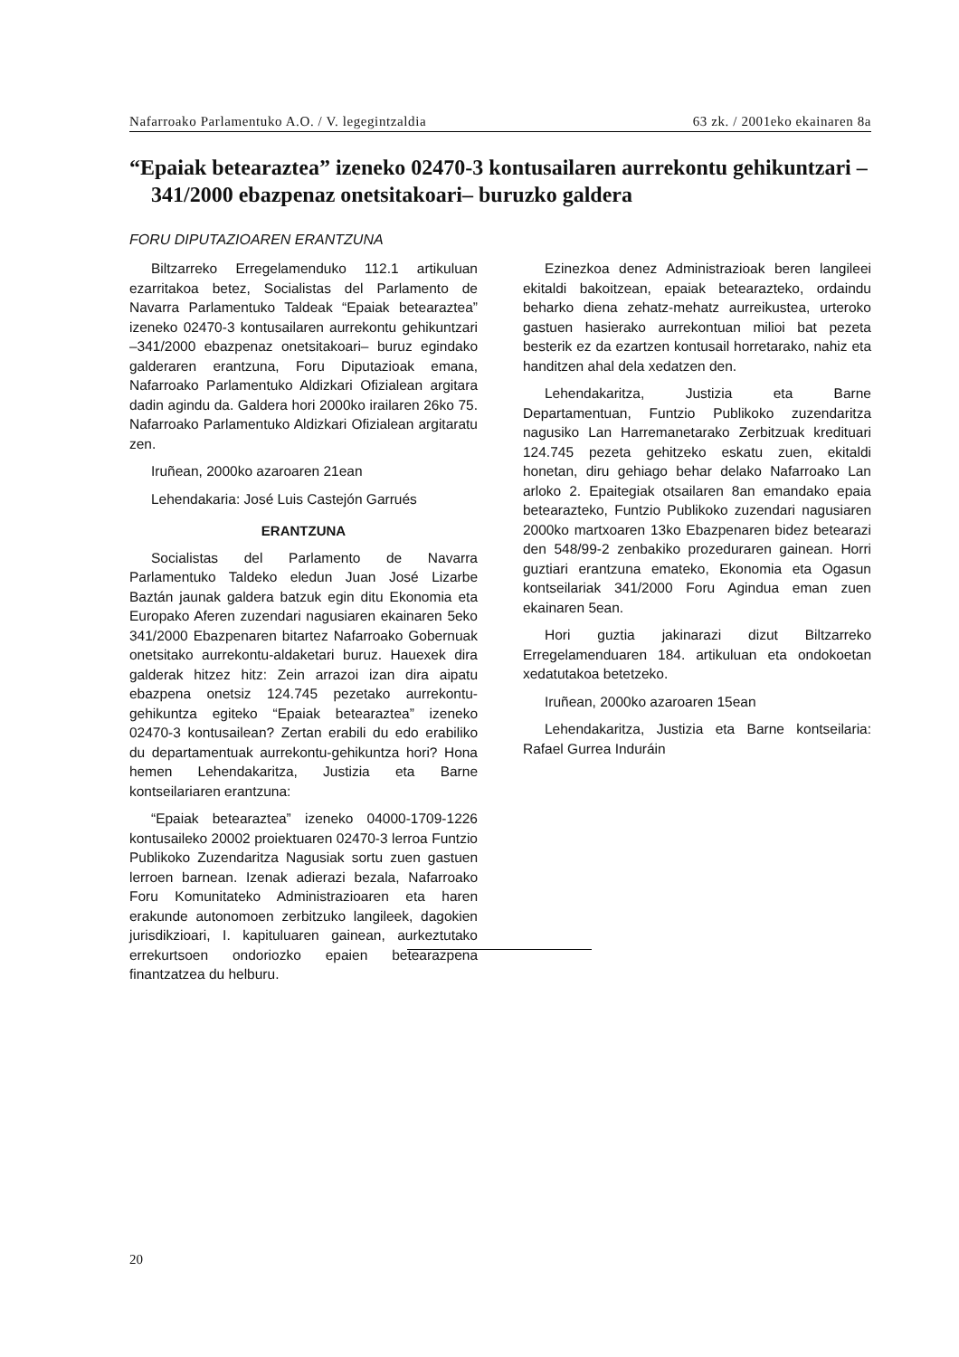Nafarroako Parlamentuko A.O. / V. legegintzaldia 63 zk. / 2001eko ekainaren 8a
“Epaiak betearaztea” izeneko 02470-3 kontusailaren aurrekontu gehikuntzari –341/2000 ebazpenaz onetsitakoari– buruzko galdera
FORU DIPUTAZIOAREN ERANTZUNA
Biltzarreko Erregelamenduko 112.1 artikuluan ezarritakoa betez, Socialistas del Parlamento de Navarra Parlamentuko Taldeak “Epaiak betearaztea” izeneko 02470-3 kontusailaren aurrekontu gehikuntzari –341/2000 ebazpenaz onetsitakoari– buruz egindako galderaren erantzuna, Foru Diputazioak emana, Nafarroako Parlamentuko Aldizkari Ofizialean argitara dadin agindu da. Galdera hori 2000ko irailaren 26ko 75. Nafarroako Parlamentuko Aldizkari Ofizialean argitaratu zen.
Iruñean, 2000ko azaroaren 21ean
Lehendakaria: José Luis Castejón Garrués
ERANTZUNA
Socialistas del Parlamento de Navarra Parlamentuko Taldeko eledun Juan José Lizarbe Baztán jaunak galdera batzuk egin ditu Ekonomia eta Europako Aferen zuzendari nagusiaren ekainaren 5eko 341/2000 Ebazpenaren bitartez Nafarroako Gobernuak onetsitako aurrekontu-aldaketari buruz. Hauexek dira galderak hitzez hitz: Zein arrazoi izan dira aipatu ebazpena onetsiz 124.745 pezetako aurrekontu-gehikuntza egiteko “Epaiak betearaztea” izeneko 02470-3 kontusailean? Zertan erabili du edo erabiliko du departamentuak aurrekontu-gehikuntza hori? Hona hemen Lehendakaritza, Justizia eta Barne kontseilariaren erantzuna:
“Epaiak betearaztea” izeneko 04000-1709-1226 kontusaileko 20002 proiektuaren 02470-3 lerroa Funtzio Publikoko Zuzendaritza Nagusiak sortu zuen gastuen lerroen barnean. Izenak adierazi bezala, Nafarroako Foru Komunitateko Administrazioaren eta haren erakunde autonomoen zerbitzuko langileek, dagokien jurisdikzioari, I. kapituluaren gainean, aurkeztutako errekurtsoen ondoriozko epaien betearazpena finantzatzea du helburu.
Ezinezkoa denez Administrazioak beren langileei ekitaldi bakoitzean, epaiak betearazteko, ordaindu beharko diena zehatz-mehatz aurreikustea, urteroko gastuen hasierako aurrekontuan milioi bat pezeta besterik ez da ezartzen kontusail horretarako, nahiz eta handitzen ahal dela xedatzen den.
Lehendakaritza, Justizia eta Barne Departamentuan, Funtzio Publikoko zuzendaritza nagusiko Lan Harremanetarako Zerbitzuak kredituari 124.745 pezeta gehitzeko eskatu zuen, ekitaldi honetan, diru gehiago behar delako Nafarroako Lan arloko 2. Epaitegiak otsailaren 8an emandako epaia betearazteko, Funtzio Publikoko zuzendari nagusiaren 2000ko martxoaren 13ko Ebazpenaren bidez betearazi den 548/99-2 zenbakiko prozeduraren gainean. Horri guztiari erantzuna emateko, Ekonomia eta Ogasun kontseilariak 341/2000 Foru Agindua eman zuen ekainaren 5ean.
Hori guztia jakinarazi dizut Biltzarreko Erregelamenduaren 184. artikuluan eta ondokoetan xedatutakoa betetzeko.
Iruñean, 2000ko azaroaren 15ean
Lehendakaritza, Justizia eta Barne kontseilaria: Rafael Gurrea Induráin
20